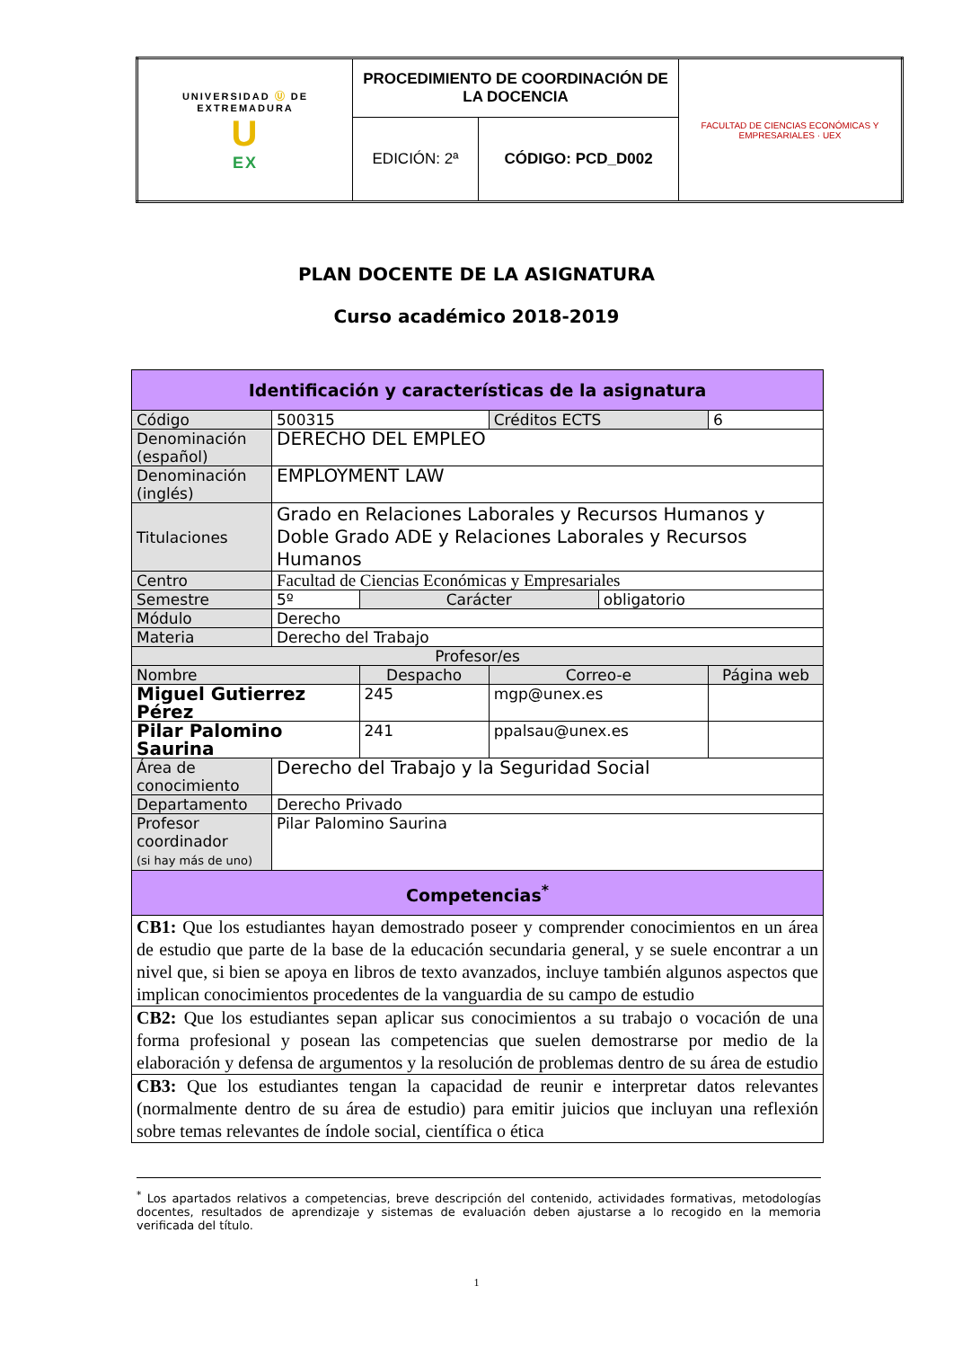| UNIVERSIDAD Ⓤ DE EXTREMADURA U EX | PROCEDIMIENTO DE COORDINACIÓN DE LA DOCENCIA | | FACULTAD DE CIENCIAS ECONÓMICAS Y EMPRESARIALES · UEX |
| | EDICIÓN: 2ª | CÓDIGO: PCD_D002 | |
PLAN DOCENTE DE LA ASIGNATURA
Curso académico 2018-2019
| Identificación y características de la asignatura | | | | | |
| Código | 500315 | | Créditos ECTS | | 6 |
| Denominación (español) | DERECHO DEL EMPLEO | | | | |
| Denominación (inglés) | EMPLOYMENT LAW | | | | |
| Titulaciones | Grado en Relaciones Laborales y Recursos Humanos y Doble Grado ADE y Relaciones Laborales y Recursos Humanos | | | | |
| Centro | Facultad de Ciencias Económicas y Empresariales | | | | |
| Semestre | 5º | Carácter | | obligatorio | |
| Módulo | Derecho | | | | |
| Materia | Derecho del Trabajo | | | | |
| Profesor/es | | | | | |
| Nombre | | Despacho | Correo-e | | Página web |
| Miguel Gutierrez Pérez | | 245 | mgp@unex.es | | |
| Pilar Palomino Saurina | | 241 | ppalsau@unex.es | | |
| Área de conocimiento | Derecho del Trabajo y la Seguridad Social | | | | |
| Departamento | Derecho Privado | | | | |
| Profesor coordinador (si hay más de uno) | Pilar Palomino Saurina | | | | |
| Competencias<sup>*</sup> | | | | | |
| CB1: Que los estudiantes hayan demostrado poseer y comprender conocimientos en un área de estudio que parte de la base de la educación secundaria general, y se suele encontrar a un nivel que, si bien se apoya en libros de texto avanzados, incluye también algunos aspectos que implican conocimientos procedentes de la vanguardia de su campo de estudio | | | | | |
| CB2: Que los estudiantes sepan aplicar sus conocimientos a su trabajo o vocación de una forma profesional y posean las competencias que suelen demostrarse por medio de la elaboración y defensa de argumentos y la resolución de problemas dentro de su área de estudio | | | | | |
| CB3: Que los estudiantes tengan la capacidad de reunir e interpretar datos relevantes (normalmente dentro de su área de estudio) para emitir juicios que incluyan una reflexión sobre temas relevantes de índole social, científica o ética | | | | | |
<sup>*</sup> Los apartados relativos a competencias, breve descripción del contenido, actividades formativas, metodologías docentes, resultados de aprendizaje y sistemas de evaluación deben ajustarse a lo recogido en la memoria verificada del título.
1